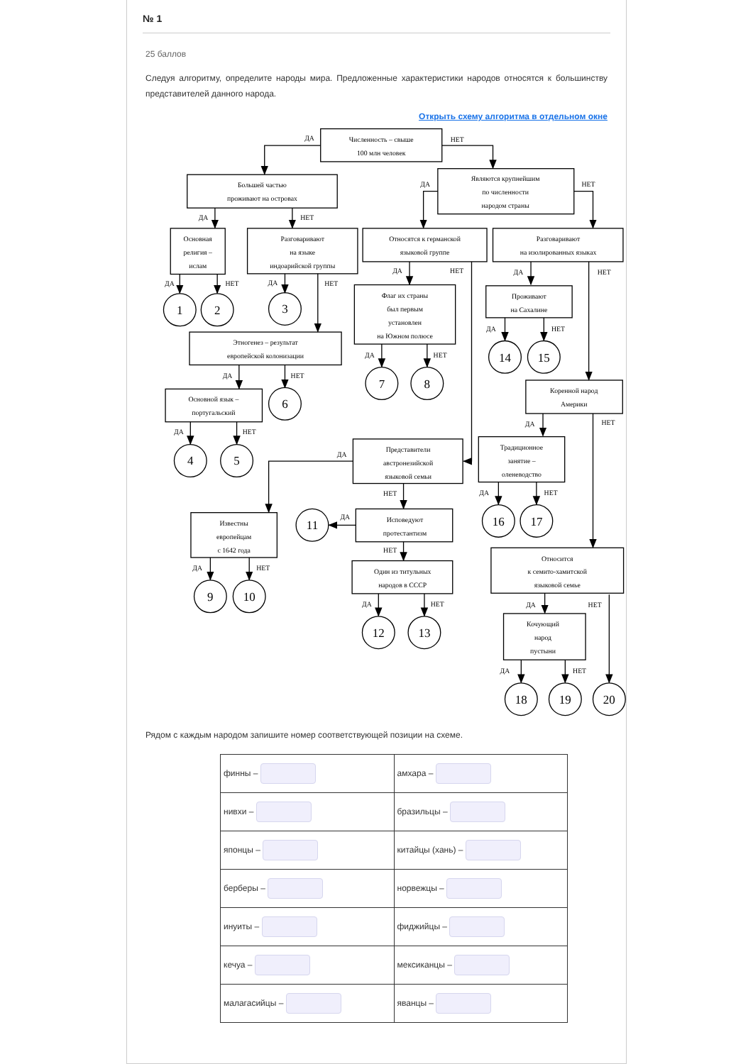№ 1
25 баллов
Следуя алгоритму, определите народы мира. Предложенные характеристики народов относятся к большинству представителей данного народа.
Открыть схему алгоритма в отдельном окне
ДА
Численность – свыше
100 млн человек
НЕТ
Большей частью
проживают на островах
ДА
Являются крупнейшим
по численности
народом страны
НЕТ
ДА
НЕТ
Основная
религия –
ислам
Разговаривают
на языке
индоарийской группы
Относятся к германской
языковой группе
Разговаривают
на изолированных языках
ДА
НЕТ
ДА
НЕТ
ДА
НЕТ
ДА
НЕТ
1
2
3
Флаг их страны
был первым
установлен
на Южном полюсе
Проживают
на Сахалине
ДА
НЕТ
Этногенез – результат
европейской колонизации
ДА
НЕТ
14
15
ДА
НЕТ
7
8
Коренной народ
Америки
Основной язык –
португальский
6
ДА
НЕТ
ДА
НЕТ
Традиционное
занятие –
оленеводство
ДА
Представители
австронезийской
языковой семьи
4
5
НЕТ
ДА
НЕТ
Известны
европейцам
с 1642 года
11
ДА
Исповедуют
протестантизм
16
17
НЕТ
Относится
к семито-хамитской
языковой семье
ДА
НЕТ
Один из титульных
народов в СССР
9
10
ДА
НЕТ
ДА
НЕТ
Кочующий
народ
пустыни
12
13
ДА
НЕТ
18
19
20
Рядом с каждым народом запишите номер соответствующей позиции на схеме.
| финны – | амхара – |
| нивхи – | бразильцы – |
| японцы – | китайцы (хань) – |
| берберы – | норвежцы – |
| инуиты – | фиджийцы – |
| кечуа – | мексиканцы – |
| малагасийцы – | яванцы – |